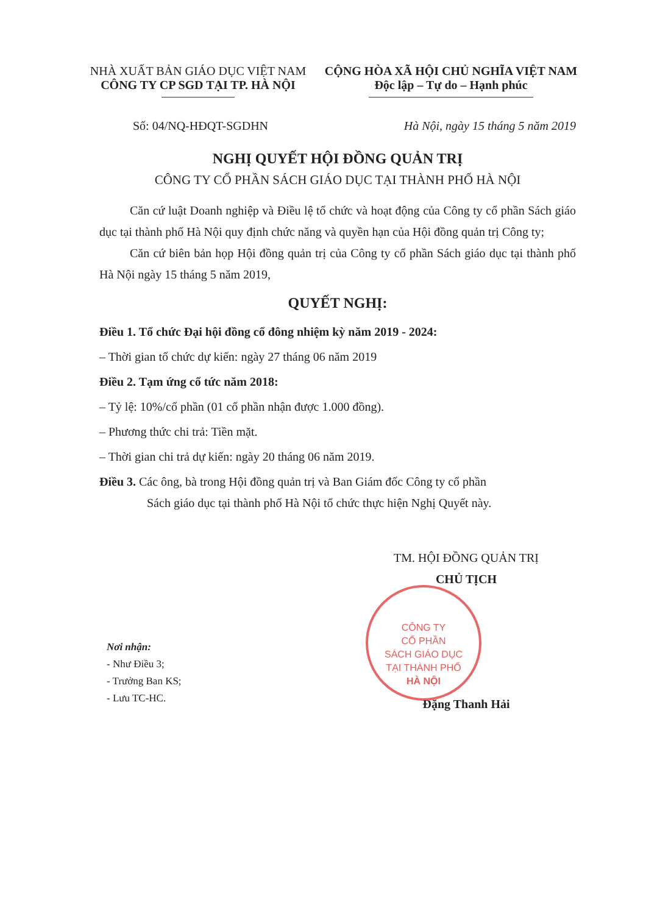NHÀ XUẤT BẢN GIÁO DỤC VIỆT NAM
CÔNG TY CP SGD TẠI TP. HÀ NỘI
CỘNG HÒA XÃ HỘI CHỦ NGHĨA VIỆT NAM
Độc lập – Tự do – Hạnh phúc
Số: 04/NQ-HĐQT-SGDHN Hà Nội, ngày 15 tháng 5 năm 2019
NGHỊ QUYẾT HỘI ĐỒNG QUẢN TRỊ
CÔNG TY CỔ PHẦN SÁCH GIÁO DỤC TẠI THÀNH PHỐ HÀ NỘI
Căn cứ luật Doanh nghiệp và Điều lệ tổ chức và hoạt động của Công ty cổ phần Sách giáo dục tại thành phố Hà Nội quy định chức năng và quyền hạn của Hội đồng quản trị Công ty;
Căn cứ biên bản họp Hội đồng quản trị của Công ty cổ phần Sách giáo dục tại thành phố Hà Nội ngày 15 tháng 5 năm 2019,
QUYẾT NGHỊ:
Điều 1. Tổ chức Đại hội đồng cổ đông nhiệm kỳ năm 2019 - 2024:
– Thời gian tổ chức dự kiến: ngày 27 tháng 06 năm 2019
Điều 2. Tạm ứng cổ tức năm 2018:
– Tỷ lệ: 10%/cổ phần (01 cổ phần nhận được 1.000 đồng).
– Phương thức chi trả: Tiền mặt.
– Thời gian chi trả dự kiến: ngày 20 tháng 06 năm 2019.
Điều 3. Các ông, bà trong Hội đồng quản trị và Ban Giám đốc Công ty cổ phần
Sách giáo dục tại thành phố Hà Nội tổ chức thực hiện Nghị Quyết này.
Nơi nhận:
- Như Điều 3;
- Trưởng Ban KS;
- Lưu TC-HC.
TM. HỘI ĐỒNG QUẢN TRỊ
CHỦ TỊCH
Đặng Thanh Hải
CÔNG TY
CỔ PHẦN
SÁCH GIÁO DỤC
TẠI THÀNH PHỐ
HÀ NỘI